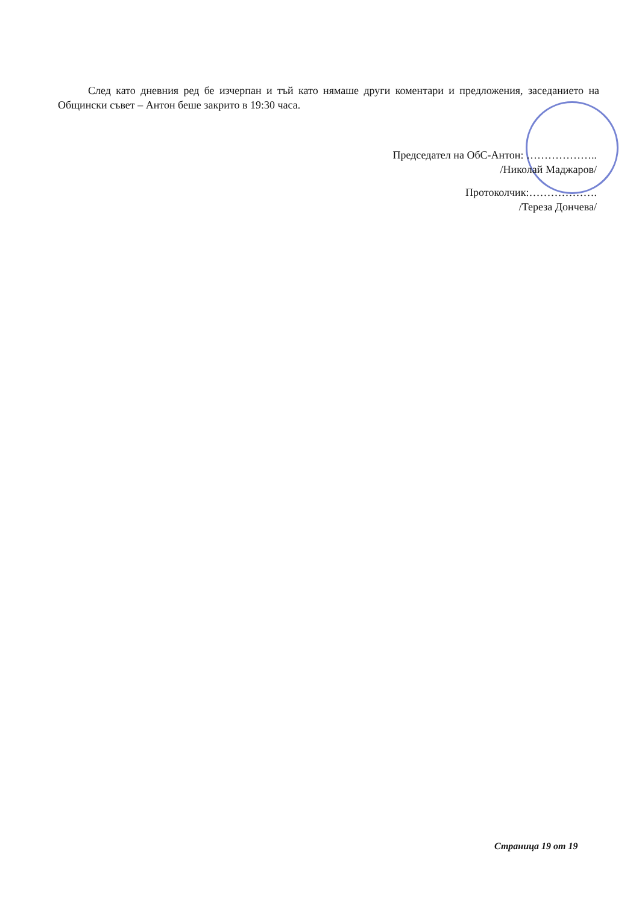След като дневния ред бе изчерпан и тъй като нямаше други коментари и предложения, заседанието на Общински съвет – Антон беше закрито в 19:30 часа.
Председател на ОбС-Антон: ………………..
/Николай Маджаров/
Протоколчик:……………….
/Тереза Дончева/
Страница 19 от 19